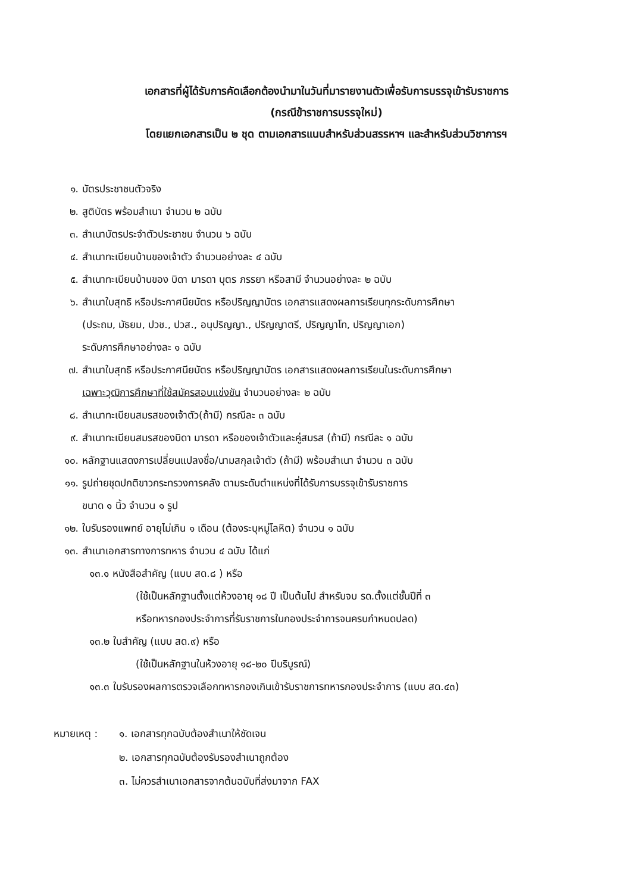เอกสารที่ผู้ได้รับการคัดเลือกต้องนำมาในวันที่มารายงานตัวเพื่อรับการบรรจุเข้ารับราชการ
(กรณีข้าราชการบรรจุใหม่)
โดยแยกเอกสารเป็น ๒ ชุด ตามเอกสารแนบสำหรับส่วนสรรหาฯ และสำหรับส่วนวิชาการฯ
๑. บัตรประชาชนตัวจริง
๒. สูติบัตร พร้อมสำเนา จำนวน ๒ ฉบับ
๓. สำเนาบัตรประจำตัวประชาชน จำนวน ๖ ฉบับ
๔. สำเนาทะเบียนบ้านของเจ้าตัว จำนวนอย่างละ ๔ ฉบับ
๕. สำเนาทะเบียนบ้านของ บิดา มารดา บุตร ภรรยา หรือสามี จำนวนอย่างละ ๒ ฉบับ
๖. สำเนาใบสุทธิ หรือประกาศนียบัตร หรือปริญญาบัตร เอกสารแสดงผลการเรียนทุกระดับการศึกษา
(ประถม, มัธยม, ปวช., ปวส., อนุปริญญา., ปริญญาตรี, ปริญญาโท, ปริญญาเอก)
ระดับการศึกษาอย่างละ ๑ ฉบับ
๗. สำเนาใบสุทธิ หรือประกาศนียบัตร หรือปริญญาบัตร เอกสารแสดงผลการเรียนในระดับการศึกษา
เฉพาะวุฒิการศึกษาที่ใช้สมัครสอบแข่งขัน จำนวนอย่างละ ๒ ฉบับ
๘. สำเนาทะเบียนสมรสของเจ้าตัว(ถ้ามี) กรณีละ ๓ ฉบับ
๙. สำเนาทะเบียนสมรสของบิดา มารดา หรือของเจ้าตัวและคู่สมรส (ถ้ามี) กรณีละ ๑ ฉบับ
๑๐. หลักฐานแสดงการเปลี่ยนแปลงชื่อ/นามสกุลเจ้าตัว (ถ้ามี) พร้อมสำเนา จำนวน ๓ ฉบับ
๑๑. รูปถ่ายชุดปกติขาวกระทรวงการคลัง ตามระดับตำแหน่งที่ได้รับการบรรจุเข้ารับราชการ
ขนาด ๑ นิ้ว จำนวน ๑ รูป
๑๒. ใบรับรองแพทย์ อายุไม่เกิน ๑ เดือน (ต้องระบุหมู่โลหิต) จำนวน ๑ ฉบับ
๑๓. สำเนาเอกสารทางการทหาร จำนวน ๔ ฉบับ ได้แก่
๑๓.๑ หนังสือสำคัญ (แบบ สด.๘ ) หรือ
(ใช้เป็นหลักฐานตั้งแต่ห้วงอายุ ๑๘ ปี เป็นต้นไป สำหรับจบ รด.ตั้งแต่ชั้นปีที่ ๓
หรือทหารกองประจำการที่รับราชการในกองประจำการจนครบกำหนดปลด)
๑๓.๒ ใบสำคัญ (แบบ สด.๙) หรือ
(ใช้เป็นหลักฐานในห้วงอายุ ๑๘-๒๐ ปีบริบูรณ์)
๑๓.๓ ใบรับรองผลการตรวจเลือกทหารกองเกินเข้ารับราชการทหารกองประจำการ (แบบ สด.๔๓)
หมายเหตุ : ๑. เอกสารทุกฉบับต้องสำเนาให้ชัดเจน
๒. เอกสารทุกฉบับต้องรับรองสำเนาถูกต้อง
๓. ไม่ควรสำเนาเอกสารจากต้นฉบับที่ส่งมาจาก FAX